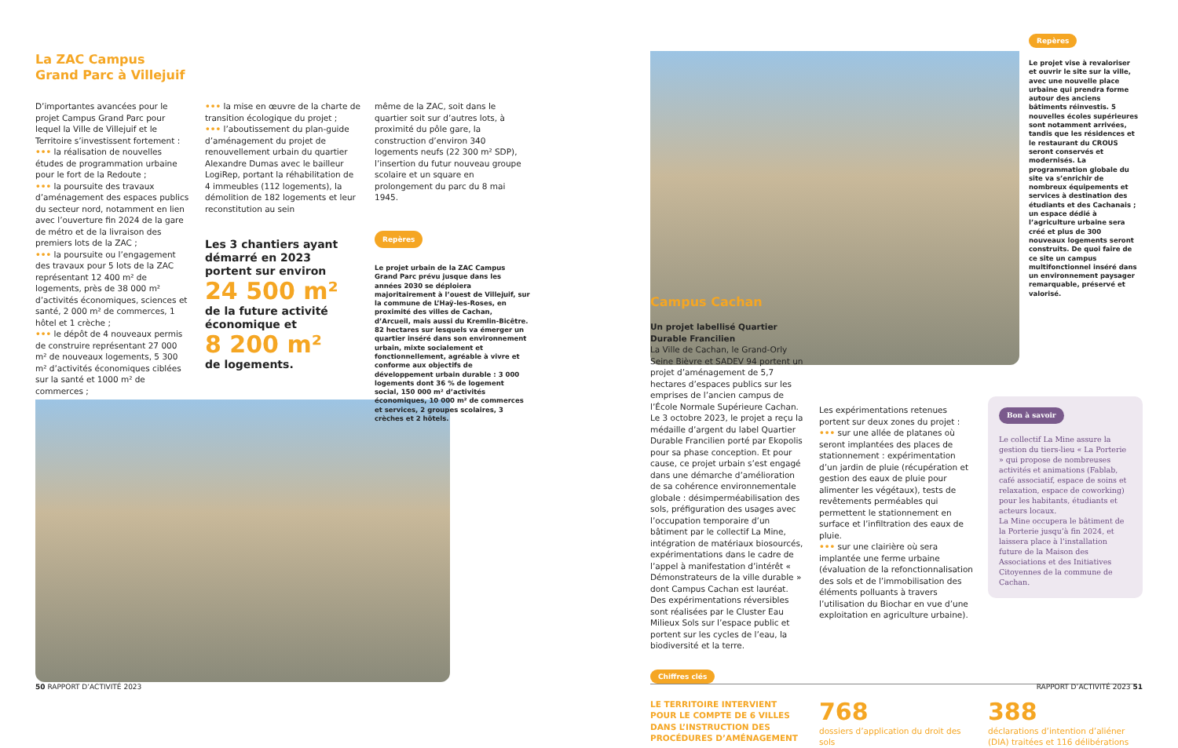La ZAC Campus
Grand Parc à Villejuif
D’importantes avancées pour le projet Campus Grand Parc pour lequel la Ville de Villejuif et le Territoire s’investissent fortement :
••• la réalisation de nouvelles études de programmation urbaine pour le fort de la Redoute ;
••• la poursuite des travaux d’aménagement des espaces publics du secteur nord, notamment en lien avec l’ouverture fin 2024 de la gare de métro et de la livraison des premiers lots de la ZAC ;
••• la poursuite ou l’engagement des travaux pour 5 lots de la ZAC représentant 12 400 m² de logements, près de 38 000 m² d’activités économiques, sciences et santé, 2 000 m² de commerces, 1 hôtel et 1 crèche ;
••• le dépôt de 4 nouveaux permis de construire représentant 27 000 m² de nouveaux logements, 5 300 m² d’activités économiques ciblées sur la santé et 1000 m² de commerces ;
••• la mise en œuvre de la charte de transition écologique du projet ;
••• l’aboutissement du plan-guide d’aménagement du projet de renouvellement urbain du quartier Alexandre Dumas avec le bailleur LogiRep, portant la réhabilitation de 4 immeubles (112 logements), la démolition de 182 logements et leur reconstitution au sein
Les 3 chantiers ayant démarré en 2023 portent sur environ
24 500 m²
de la future activité économique et
8 200 m²
de logements.
même de la ZAC, soit dans le quartier soit sur d’autres lots, à proximité du pôle gare, la construction d’environ 340 logements neufs (22 300 m² SDP), l’insertion du futur nouveau groupe scolaire et un square en prolongement du parc du 8 mai 1945.
Repères
Le projet urbain de la ZAC Campus Grand Parc prévu jusque dans les années 2030 se déploiera majoritairement à l’ouest de Villejuif, sur la commune de L’Haÿ-les-Roses, en proximité des villes de Cachan, d’Arcueil, mais aussi du Kremlin-Bicêtre. 82 hectares sur lesquels va émerger un quartier inséré dans son environnement urbain, mixte socialement et fonctionnellement, agréable à vivre et conforme aux objectifs de développement urbain durable : 3 000 logements dont 36 % de logement social, 150 000 m² d’activités économiques, 10 000 m² de commerces et services, 2 groupes scolaires, 3 crèches et 2 hôtels.
50 RAPPORT D’ACTIVITÉ 2023
Repères
Le projet vise à revaloriser et ouvrir le site sur la ville, avec une nouvelle place urbaine qui prendra forme autour des anciens bâtiments réinvestis. 5 nouvelles écoles supérieures sont notamment arrivées, tandis que les résidences et le restaurant du CROUS seront conservés et modernisés. La programmation globale du site va s’enrichir de nombreux équipements et services à destination des étudiants et des Cachanais ; un espace dédié à l’agriculture urbaine sera créé et plus de 300 nouveaux logements seront construits. De quoi faire de ce site un campus multifonctionnel inséré dans un environnement paysager remarquable, préservé et valorisé.
Campus Cachan
Un projet labellisé Quartier Durable Francilien
La Ville de Cachan, le Grand-Orly Seine Bièvre et SADEV 94 portent un projet d’aménagement de 5,7 hectares d’espaces publics sur les emprises de l’ancien campus de l’École Normale Supérieure Cachan. Le 3 octobre 2023, le projet a reçu la médaille d’argent du label Quartier Durable Francilien porté par Ekopolis pour sa phase conception. Et pour cause, ce projet urbain s’est engagé dans une démarche d’amélioration de sa cohérence environnementale globale : désimperméabilisation des sols, préfiguration des usages avec l’occupation temporaire d’un bâtiment par le collectif La Mine, intégration de matériaux biosourcés, expérimentations dans le cadre de l’appel à manifestation d’intérêt « Démonstrateurs de la ville durable » dont Campus Cachan est lauréat. Des expérimentations réversibles sont réalisées par le Cluster Eau Milieux Sols sur l’espace public et portent sur les cycles de l’eau, la biodiversité et la terre.
Les expérimentations retenues portent sur deux zones du projet :
••• sur une allée de platanes où seront implantées des places de stationnement : expérimentation d’un jardin de pluie (récupération et gestion des eaux de pluie pour alimenter les végétaux), tests de revêtements perméables qui permettent le stationnement en surface et l’infiltration des eaux de pluie.
••• sur une clairière où sera implantée une ferme urbaine (évaluation de la refonctionnalisation des sols et de l’immobilisation des éléments polluants à travers l’utilisation du Biochar en vue d’une exploitation en agriculture urbaine).
Bon à savoir
Le collectif La Mine assure la gestion du tiers-lieu « La Porterie » qui propose de nombreuses activités et animations (Fablab, café associatif, espace de soins et relaxation, espace de coworking) pour les habitants, étudiants et acteurs locaux.
La Mine occupera le bâtiment de la Porterie jusqu’à fin 2024, et laissera place à l’installation future de la Maison des Associations et des Initiatives Citoyennes de la commune de Cachan.
Chiffres clés
LE TERRITOIRE INTERVIENT POUR LE COMPTE DE 6 VILLES DANS L’INSTRUCTION DES PROCÉDURES D’AMÉNAGEMENT
768
dossiers d’application du droit des sols
388
déclarations d’intention d’aliéner (DIA) traitées et 116 délibérations
RAPPORT D’ACTIVITÉ 2023 51